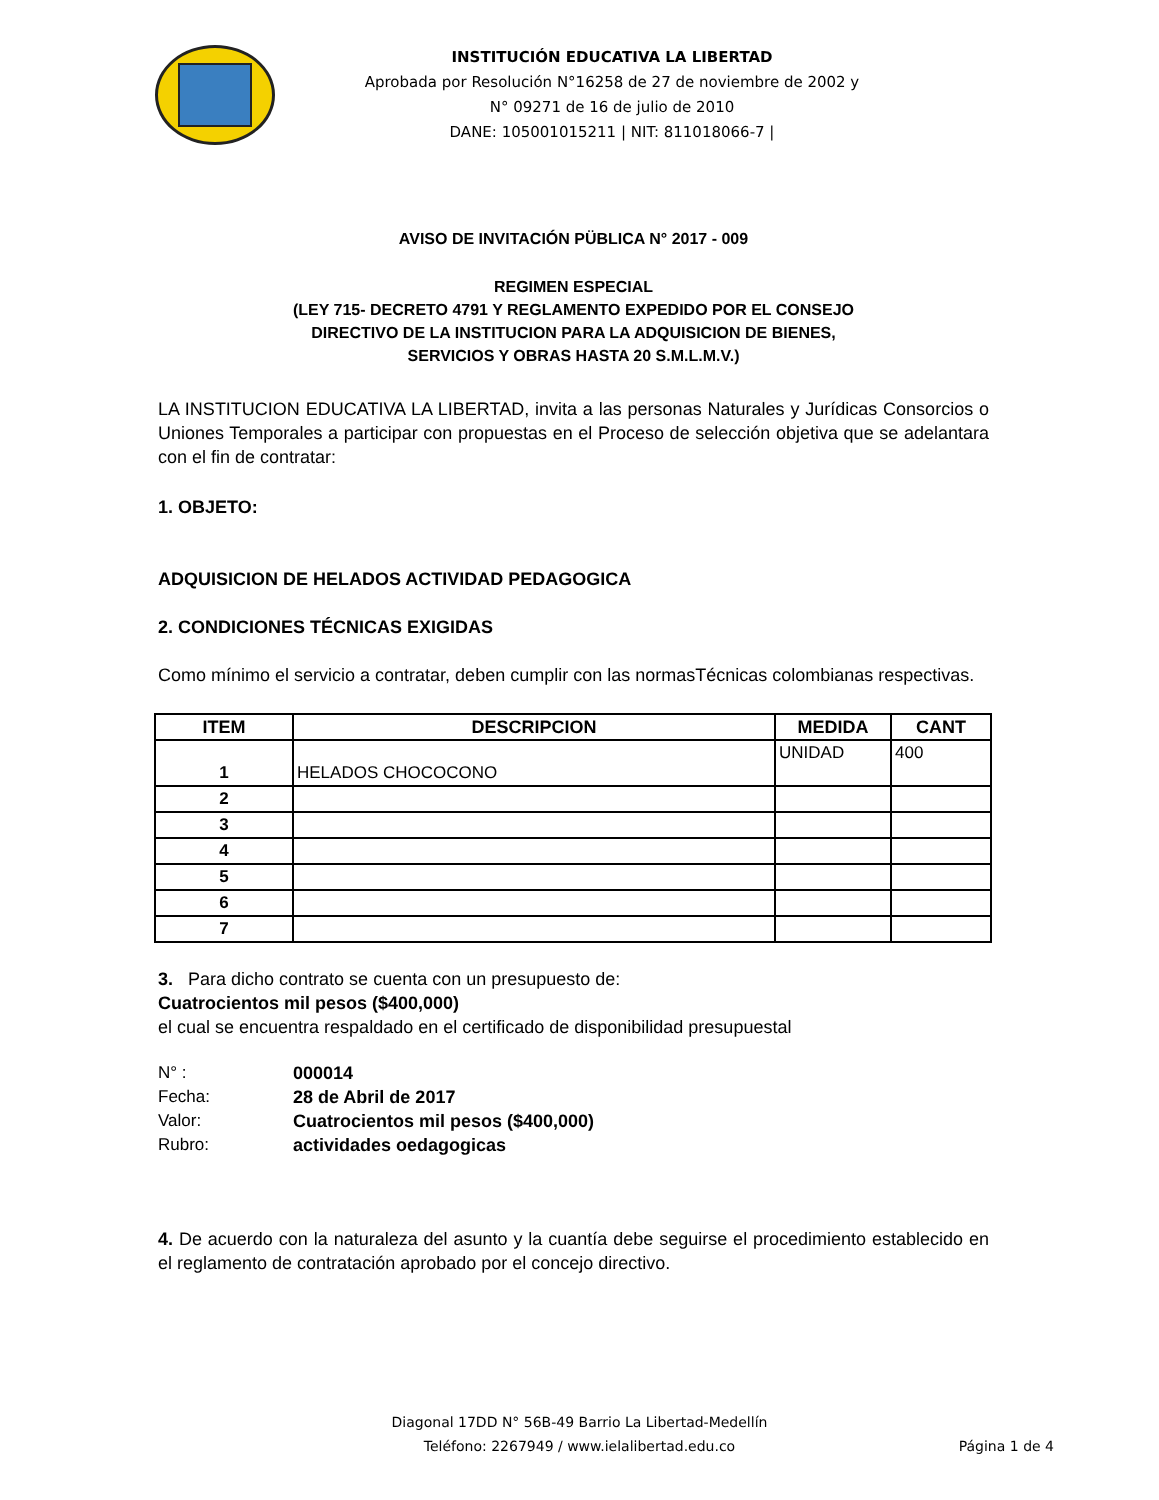INSTITUCIÓN EDUCATIVA LA LIBERTAD
Aprobada por Resolución N°16258 de 27 de noviembre de 2002 y
N° 09271 de 16 de julio de 2010
DANE: 105001015211 | NIT: 811018066-7 |
AVISO DE INVITACIÓN PÜBLICA N° 2017 - 009
REGIMEN ESPECIAL
(LEY 715- DECRETO 4791 Y REGLAMENTO EXPEDIDO POR EL CONSEJO
DIRECTIVO DE LA INSTITUCION PARA LA ADQUISICION DE BIENES,
SERVICIOS Y OBRAS HASTA 20 S.M.L.M.V.)
LA INSTITUCION EDUCATIVA LA LIBERTAD, invita a las personas Naturales y Jurídicas Consorcios o Uniones Temporales a participar con propuestas en el Proceso de selección objetiva que se adelantara con el fin de contratar:
1. OBJETO:
ADQUISICION DE HELADOS ACTIVIDAD PEDAGOGICA
2. CONDICIONES TÉCNICAS EXIGIDAS
Como mínimo el servicio a contratar, deben cumplir con las normasTécnicas colombianas respectivas.
| ITEM | DESCRIPCION | MEDIDA | CANT |
| --- | --- | --- | --- |
| 1 | HELADOS CHOCOCONO | UNIDAD | 400 |
| 2 | | | |
| 3 | | | |
| 4 | | | |
| 5 | | | |
| 6 | | | |
| 7 | | | |
3. Para dicho contrato se cuenta con un presupuesto de:
Cuatrocientos mil pesos ($400,000)
el cual se encuentra respaldado en el certificado de disponibilidad presupuestal
| N° : | 000014 |
| Fecha: | 28 de Abril de 2017 |
| Valor: | Cuatrocientos mil pesos ($400,000) |
| Rubro: | actividades oedagogicas |
4. De acuerdo con la naturaleza del asunto y la cuantía debe seguirse el procedimiento establecido en el reglamento de contratación aprobado por el concejo directivo.
Diagonal 17DD N° 56B-49 Barrio La Libertad-Medellín
Teléfono: 2267949 / www.ielalibertad.edu.co
Página 1 de 4